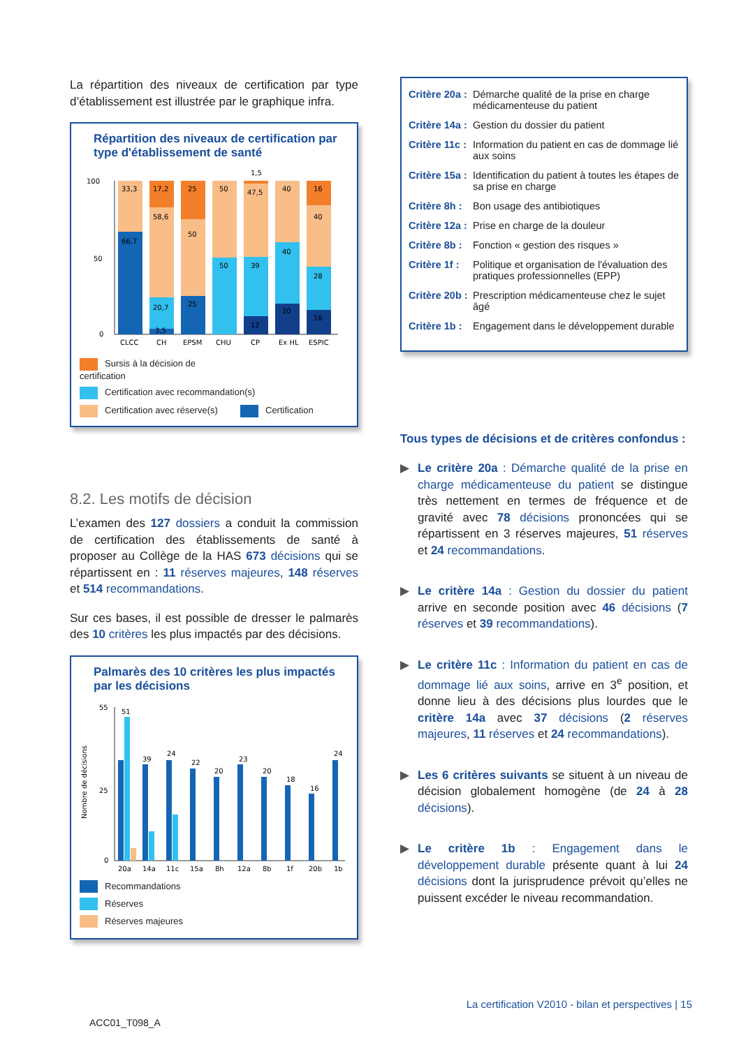La répartition des niveaux de certification par type d’établissement est illustrée par le graphique infra.
Répartition des niveaux de certification par type d'établissement de santé
100
50
0
CLCC
CH
EPSM
CHU
CP
Ex HL
ESPIC
33,3
66,7
17,2
58,6
20,7
3,5
25
50
25
50
50
1,5
47,5
39
12
40
40
20
16
40
28
16
Sursis à la décision de certification Certification avec recommandation(s) Certification avec réserve(s) Certification
8.2. Les motifs de décision
L’examen des 127 dossiers a conduit la commission de certification des établissements de santé à proposer au Collège de la HAS 673 décisions qui se répartissent en : 11 réserves majeures, 148 réserves et 514 recommandations.
Sur ces bases, il est possible de dresser le palmarès des 10 critères les plus impactés par des décisions.
Palmarès des 10 critères les plus impactés par les décisions
Nombre de décisions
55
25
0
51
39
24
22
20
23
20
18
16
24
20a
14a
11c
15a
8h
12a
8b
1f
20b
1b
Recommandations
Réserves
Réserves majeures
Critère 20a : Démarche qualité de la prise en charge médicamenteuse du patient
Critère 14a : Gestion du dossier du patient
Critère 11c : Information du patient en cas de dommage lié aux soins
Critère 15a : Identification du patient à toutes les étapes de sa prise en charge
Critère 8h : Bon usage des antibiotiques
Critère 12a : Prise en charge de la douleur
Critère 8b : Fonction « gestion des risques »
Critère 1f : Politique et organisation de l'évaluation des pratiques professionnelles (EPP)
Critère 20b : Prescription médicamenteuse chez le sujet âgé
Critère 1b : Engagement dans le développement durable
Tous types de décisions et de critères confondus :
▶ Le critère 20a : Démarche qualité de la prise en charge médicamenteuse du patient se distingue très nettement en termes de fréquence et de gravité avec 78 décisions prononcées qui se répartissent en 3 réserves majeures, 51 réserves et 24 recommandations.
▶ Le critère 14a : Gestion du dossier du patient arrive en seconde position avec 46 décisions (7 réserves et 39 recommandations).
▶ Le critère 11c : Information du patient en cas de dommage lié aux soins, arrive en 3<sup>e</sup> position, et donne lieu à des décisions plus lourdes que le critère 14a avec 37 décisions (2 réserves majeures, 11 réserves et 24 recommandations).
▶ Les 6 critères suivants se situent à un niveau de décision globalement homogène (de 24 à 28 décisions).
▶ Le critère 1b : Engagement dans le développement durable présente quant à lui 24 décisions dont la jurisprudence prévoit qu’elles ne puissent excéder le niveau recommandation.
La certification V2010 - bilan et perspectives | 15
ACC01_T098_A